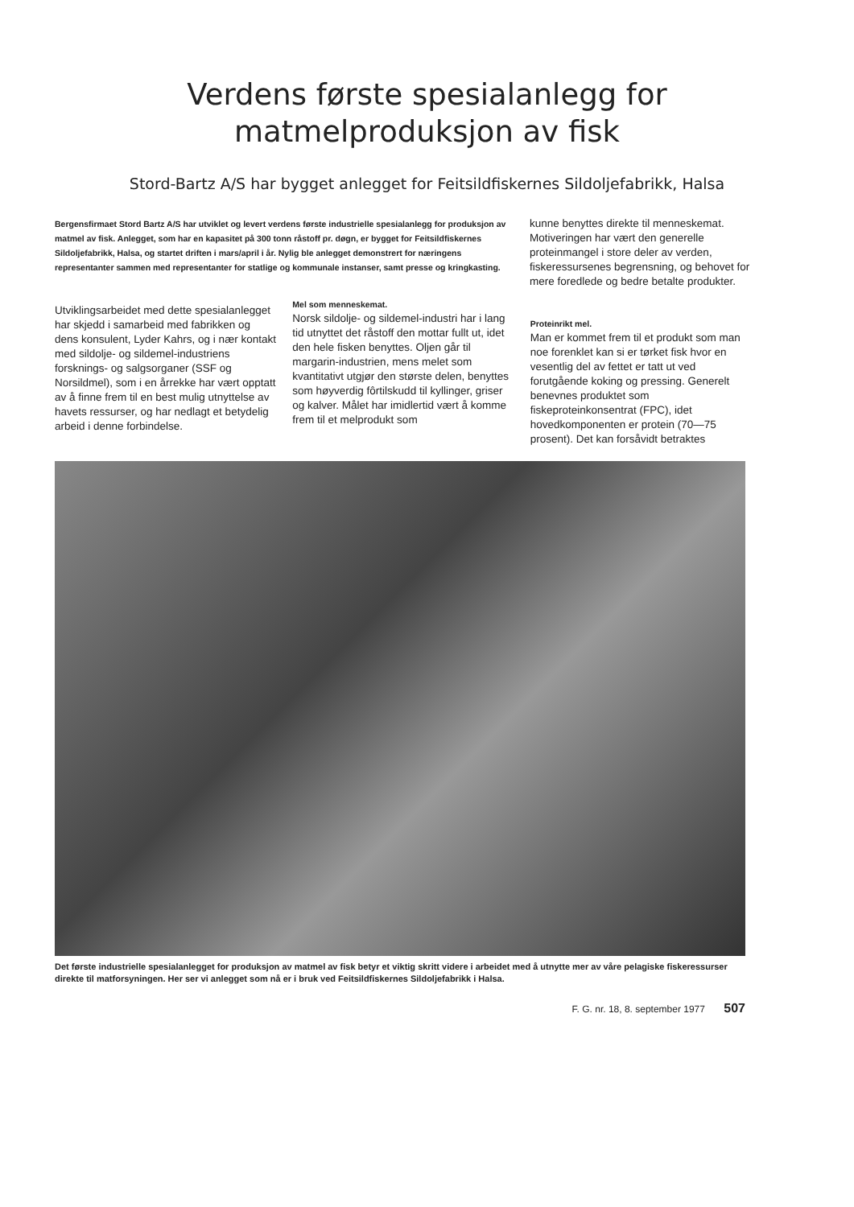Verdens første spesialanlegg for
matmelproduksjon av fisk
Stord-Bartz A/S har bygget anlegget for Feitsildfiskernes Sildoljefabrikk, Halsa
Bergensfirmaet Stord Bartz A/S har utviklet og levert verdens første industrielle spesialanlegg for produksjon av matmel av fisk. Anlegget, som har en kapasitet på 300 tonn råstoff pr. døgn, er bygget for Feitsildfiskernes Sildoljefabrikk, Halsa, og startet driften i mars/april i år. Nylig ble anlegget demonstrert for næringens representanter sammen med representanter for statlige og kommunale instanser, samt presse og kringkasting.
kunne benyttes direkte til menneskemat. Motiveringen har vært den generelle proteinmangel i store deler av verden, fiskeressursenes begrensning, og behovet for mere foredlede og bedre betalte produkter.
Utviklingsarbeidet med dette spesialanlegget har skjedd i samarbeid med fabrikken og dens konsulent, Lyder Kahrs, og i nær kontakt med sildolje- og sildemel-industriens forsknings- og salgsorganer (SSF og Norsildmel), som i en årrekke har vært opptatt av å finne frem til en best mulig utnyttelse av havets ressurser, og har nedlagt et betydelig arbeid i denne forbindelse.
Mel som menneskemat.
Norsk sildolje- og sildemel-industri har i lang tid utnyttet det råstoff den mottar fullt ut, idet den hele fisken benyttes. Oljen går til margarin-industrien, mens melet som kvantitativt utgjør den største delen, benyttes som høyverdig fôrtilskudd til kyllinger, griser og kalver. Målet har imidlertid vært å komme frem til et melprodukt som
Proteinrikt mel.
Man er kommet frem til et produkt som man noe forenklet kan si er tørket fisk hvor en vesentlig del av fettet er tatt ut ved forutgående koking og pressing. Generelt benevnes produktet som fiskeproteinkonsentrat (FPC), idet hovedkomponenten er protein (70—75 prosent). Det kan forsåvidt betraktes
Det første industrielle spesialanlegget for produksjon av matmel av fisk betyr et viktig skritt videre i arbeidet med å utnytte mer av våre pelagiske fiskeressurser direkte til matforsyningen. Her ser vi anlegget som nå er i bruk ved Feitsildfiskernes Sildoljefabrikk i Halsa.
F. G. nr. 18, 8. september 1977 507